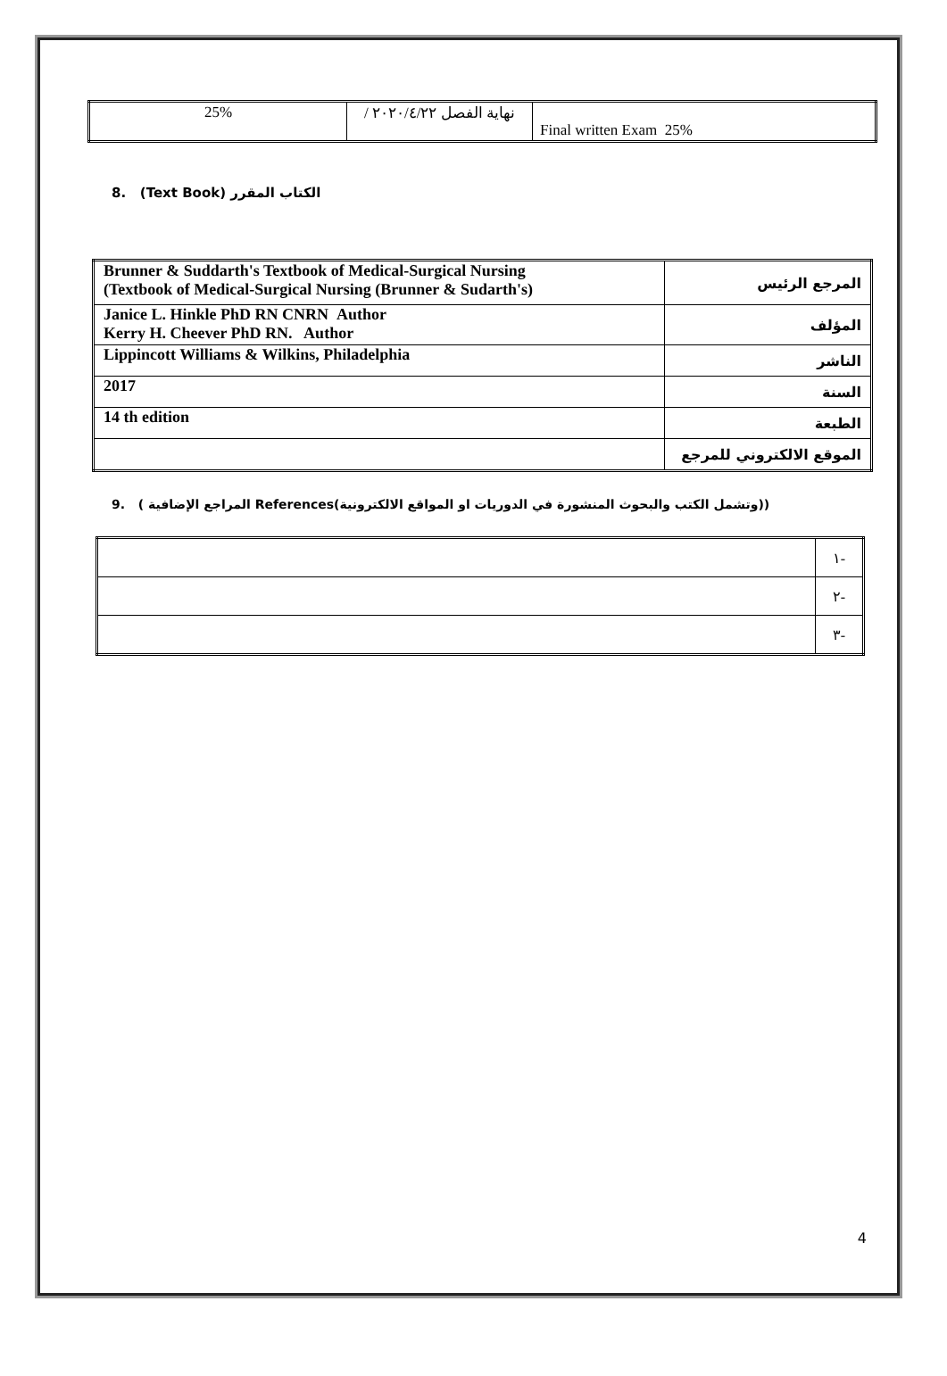| 25% | نهاية الفصل ٢٠٢٠/٤/٢٢ / | Final written Exam 25% |
8. (Text Book) الكتاب المقرر
| Brunner & Suddarth's Textbook of Medical-Surgical Nursing (Textbook of Medical-Surgical Nursing (Brunner & Sudarth's) | المرجع الرئيس |
| Janice L. Hinkle PhD RN CNRN Author Kerry H. Cheever PhD RN. Author | المؤلف |
| Lippincott Williams & Wilkins, Philadelphia | الناشر |
| 2017 | السنة |
| 14 th edition | الطبعة |
| | الموقع الالكتروني للمرجع |
9. ( المراجع الإضافية References(وتشمل الكتب والبحوث المنشورة في الدوريات او المواقع الالكترونية))
| | ١- |
| | ٢- |
| | ٣- |
4